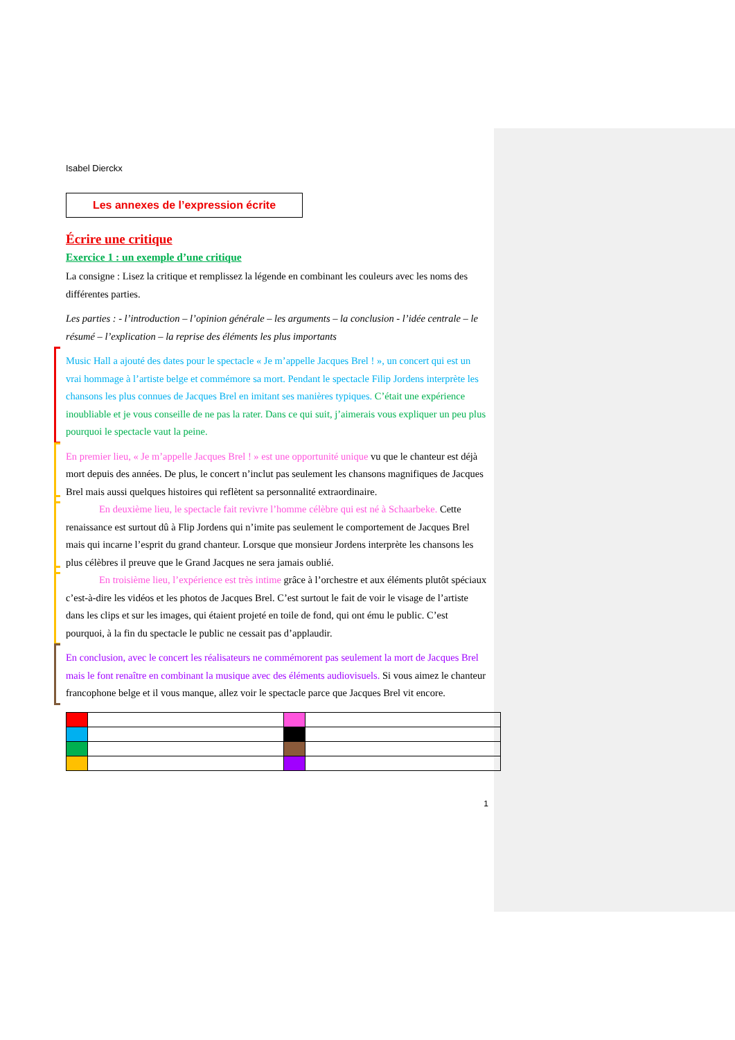Isabel Dierckx
Les annexes de l’expression écrite
Écrire une critique
Exercice 1 : un exemple d’une critique
La consigne : Lisez la critique et remplissez la légende en combinant les couleurs avec les noms des différentes parties.
Les parties : - l’introduction – l’opinion générale – les arguments – la conclusion - l’idée centrale – le résumé – l’explication – la reprise des éléments les plus importants
Music Hall a ajouté des dates pour le spectacle « Je m’appelle Jacques Brel ! », un concert qui est un vrai hommage à l’artiste belge et commémore sa mort. Pendant le spectacle Filip Jordens interprète les chansons les plus connues de Jacques Brel en imitant ses manières typiques. C’était une expérience inoubliable et je vous conseille de ne pas la rater. Dans ce qui suit, j’aimerais vous expliquer un peu plus pourquoi le spectacle vaut la peine.
En premier lieu, « Je m’appelle Jacques Brel ! » est une opportunité unique vu que le chanteur est déjà mort depuis des années. De plus, le concert n’inclut pas seulement les chansons magnifiques de Jacques Brel mais aussi quelques histoires qui reflètent sa personnalité extraordinaire.
En deuxième lieu, le spectacle fait revivre l’homme célèbre qui est né à Schaarbeke. Cette renaissance est surtout dû à Flip Jordens qui n’imite pas seulement le comportement de Jacques Brel mais qui incarne l’esprit du grand chanteur. Lorsque que monsieur Jordens interprète les chansons les plus célèbres il preuve que le Grand Jacques ne sera jamais oublié.
En troisième lieu, l’expérience est très intime grâce à l’orchestre et aux éléments plutôt spéciaux c’est-à-dire les vidéos et les photos de Jacques Brel. C’est surtout le fait de voir le visage de l’artiste dans les clips et sur les images, qui étaient projeté en toile de fond, qui ont ému le public. C’est pourquoi, à la fin du spectacle le public ne cessait pas d’applaudir.
En conclusion, avec le concert les réalisateurs ne commémorent pas seulement la mort de Jacques Brel mais le font renaître en combinant la musique avec des éléments audiovisuels. Si vous aimez le chanteur francophone belge et il vous manque, allez voir le spectacle parce que Jacques Brel vit encore.
1